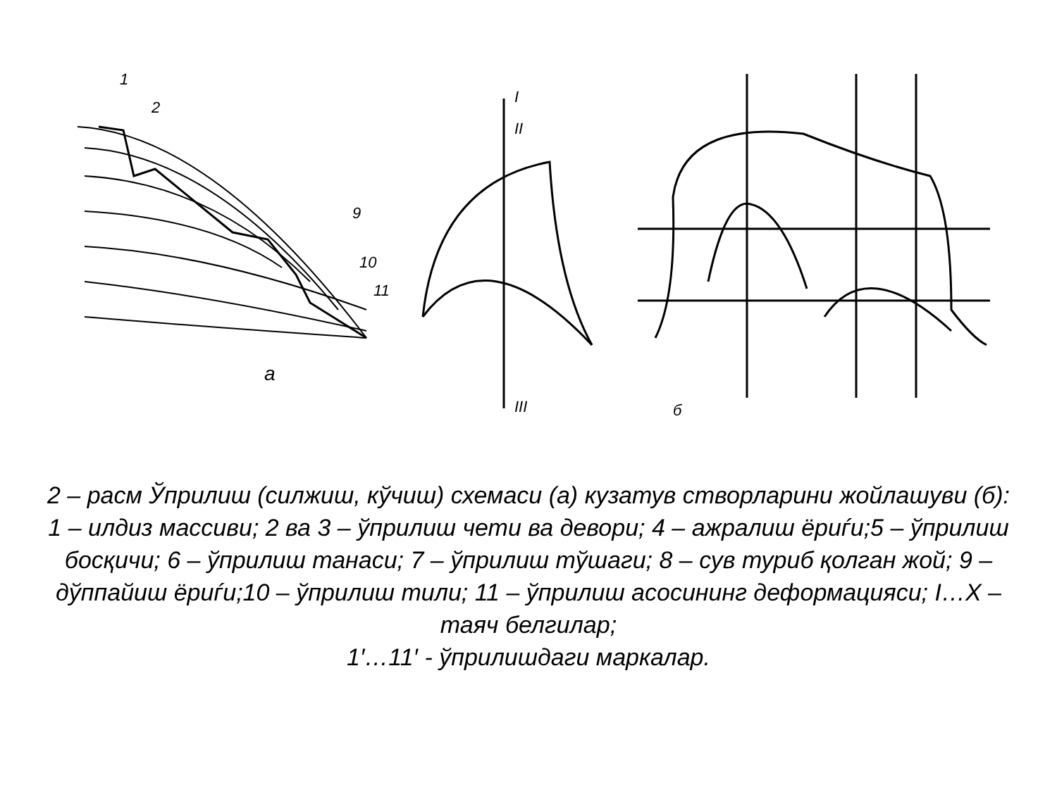а
I
II
III
1
2
9
10
11
б
2 – расм Ўприлиш (силжиш, кўчиш) схемаси (а) кузатув створларини жойлашуви (б):
1 – илдиз массиви; 2 ва 3 – ўприлиш чети ва девори; 4 – ажралиш ёриѓи;5 – ўприлиш босқичи; 6 – ўприлиш танаси; 7 – ўприлиш тўшаги; 8 – сув туриб қолган жой; 9 – дўппайиш ёриѓи;10 – ўприлиш тили; 11 – ўприлиш асосининг деформацияси; I…X – таяч белгилар;
1′…11′ - ўприлишдаги маркалар.